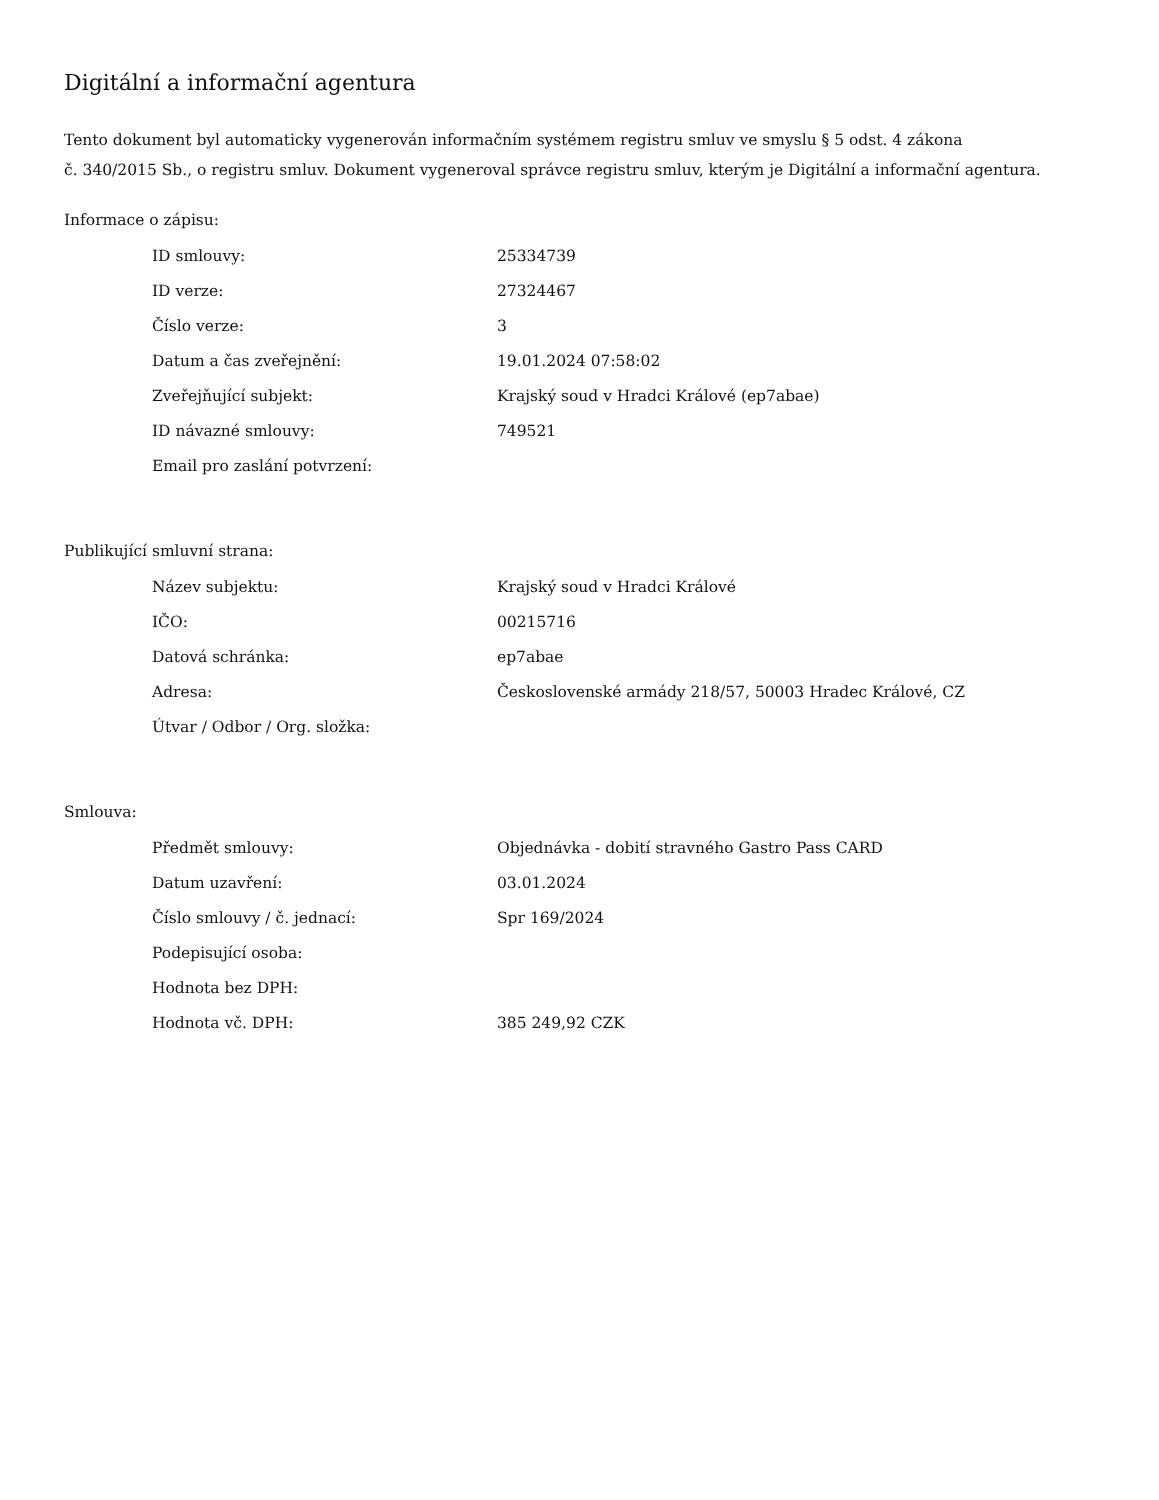Digitální a informační agentura
Tento dokument byl automaticky vygenerován informačním systémem registru smluv ve smyslu § 5 odst. 4 zákona
č. 340/2015 Sb., o registru smluv. Dokument vygeneroval správce registru smluv, kterým je Digitální a informační agentura.
Informace o zápisu:
| ID smlouvy: | 25334739 |
| ID verze: | 27324467 |
| Číslo verze: | 3 |
| Datum a čas zveřejnění: | 19.01.2024 07:58:02 |
| Zveřejňující subjekt: | Krajský soud v Hradci Králové (ep7abae) |
| ID návazné smlouvy: | 749521 |
| Email pro zaslání potvrzení: | |
Publikující smluvní strana:
| Název subjektu: | Krajský soud v Hradci Králové |
| IČO: | 00215716 |
| Datová schránka: | ep7abae |
| Adresa: | Československé armády 218/57, 50003 Hradec Králové, CZ |
| Útvar / Odbor / Org. složka: | |
Smlouva:
| Předmět smlouvy: | Objednávka - dobití stravného Gastro Pass CARD |
| Datum uzavření: | 03.01.2024 |
| Číslo smlouvy / č. jednací: | Spr 169/2024 |
| Podepisující osoba: | |
| Hodnota bez DPH: | |
| Hodnota vč. DPH: | 385 249,92 CZK |